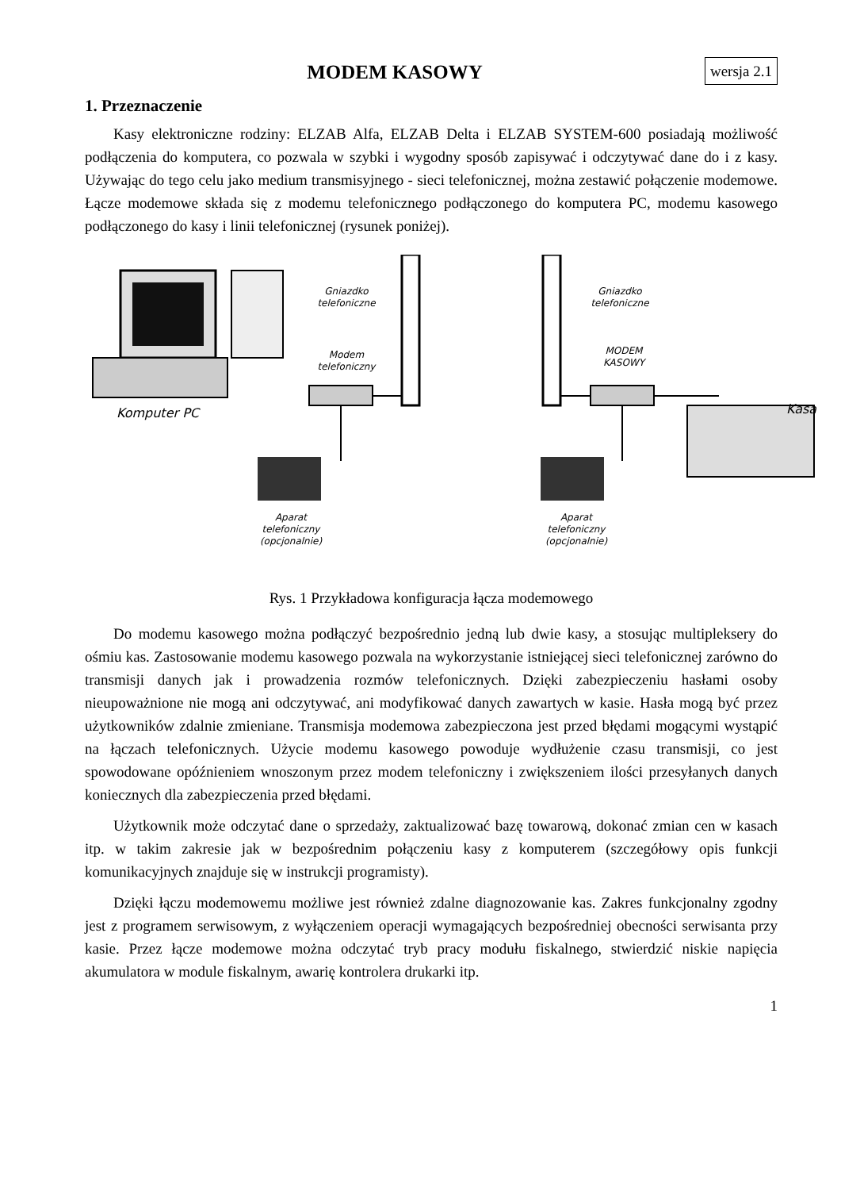wersja 2.1 MODEM KASOWY
1. Przeznaczenie
Kasy elektroniczne rodziny: ELZAB Alfa, ELZAB Delta i ELZAB SYSTEM-600 posiadają możliwość podłączenia do komputera, co pozwala w szybki i wygodny sposób zapisywać i odczytywać dane do i z kasy. Używając do tego celu jako medium transmisyjnego - sieci telefonicznej, można zestawić połączenie modemowe. Łącze modemowe składa się z modemu telefonicznego podłączonego do komputera PC, modemu kasowego podłączonego do kasy i linii telefonicznej (rysunek poniżej).
Gniazdko
telefoniczne
Modem
telefoniczny
Komputer PC
Aparat
telefoniczny
(opcjonalnie)
Gniazdko
telefoniczne
MODEM
KASOWY
Kasa
Aparat
telefoniczny
(opcjonalnie)
Rys. 1 Przykładowa konfiguracja łącza modemowego
Do modemu kasowego można podłączyć bezpośrednio jedną lub dwie kasy, a stosując multipleksery do ośmiu kas. Zastosowanie modemu kasowego pozwala na wykorzystanie istniejącej sieci telefonicznej zarówno do transmisji danych jak i prowadzenia rozmów telefonicznych. Dzięki zabezpieczeniu hasłami osoby nieupoważnione nie mogą ani odczytywać, ani modyfikować danych zawartych w kasie. Hasła mogą być przez użytkowników zdalnie zmieniane. Transmisja modemowa zabezpieczona jest przed błędami mogącymi wystąpić na łączach telefonicznych. Użycie modemu kasowego powoduje wydłużenie czasu transmisji, co jest spowodowane opóźnieniem wnoszonym przez modem telefoniczny i zwiększeniem ilości przesyłanych danych koniecznych dla zabezpieczenia przed błędami.
Użytkownik może odczytać dane o sprzedaży, zaktualizować bazę towarową, dokonać zmian cen w kasach itp. w takim zakresie jak w bezpośrednim połączeniu kasy z komputerem (szczegółowy opis funkcji komunikacyjnych znajduje się w instrukcji programisty).
Dzięki łączu modemowemu możliwe jest również zdalne diagnozowanie kas. Zakres funkcjonalny zgodny jest z programem serwisowym, z wyłączeniem operacji wymagających bezpośredniej obecności serwisanta przy kasie. Przez łącze modemowe można odczytać tryb pracy modułu fiskalnego, stwierdzić niskie napięcia akumulatora w module fiskalnym, awarię kontrolera drukarki itp.
1